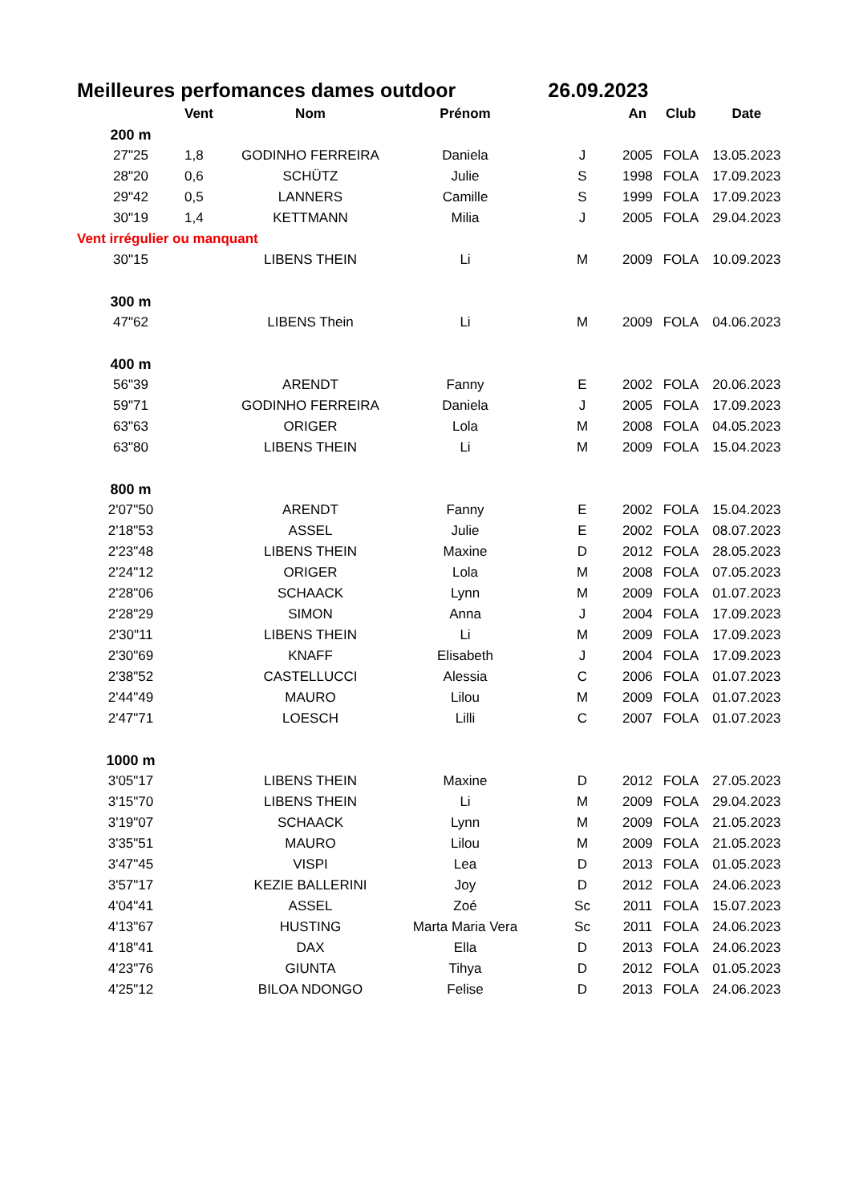Meilleures perfomances dames outdoor 26.09.2023
| | Vent | Nom | Prénom | | An | Club | Date |
| --- | --- | --- | --- | --- | --- | --- | --- |
| 200 m | | | | | | | |
| 27"25 | 1,8 | GODINHO FERREIRA | Daniela | J | 2005 | FOLA | 13.05.2023 |
| 28"20 | 0,6 | SCHÜTZ | Julie | S | 1998 | FOLA | 17.09.2023 |
| 29"42 | 0,5 | LANNERS | Camille | S | 1999 | FOLA | 17.09.2023 |
| 30"19 | 1,4 | KETTMANN | Milia | J | 2005 | FOLA | 29.04.2023 |
| Vent irrégulier ou manquant | | | | | | | |
| 30"15 | | LIBENS THEIN | Li | M | 2009 | FOLA | 10.09.2023 |
| 300 m | | | | | | | |
| 47"62 | | LIBENS Thein | Li | M | 2009 | FOLA | 04.06.2023 |
| 400 m | | | | | | | |
| 56"39 | | ARENDT | Fanny | E | 2002 | FOLA | 20.06.2023 |
| 59"71 | | GODINHO FERREIRA | Daniela | J | 2005 | FOLA | 17.09.2023 |
| 63"63 | | ORIGER | Lola | M | 2008 | FOLA | 04.05.2023 |
| 63"80 | | LIBENS THEIN | Li | M | 2009 | FOLA | 15.04.2023 |
| 800 m | | | | | | | |
| 2'07"50 | | ARENDT | Fanny | E | 2002 | FOLA | 15.04.2023 |
| 2'18"53 | | ASSEL | Julie | E | 2002 | FOLA | 08.07.2023 |
| 2'23"48 | | LIBENS THEIN | Maxine | D | 2012 | FOLA | 28.05.2023 |
| 2'24"12 | | ORIGER | Lola | M | 2008 | FOLA | 07.05.2023 |
| 2'28"06 | | SCHAACK | Lynn | M | 2009 | FOLA | 01.07.2023 |
| 2'28"29 | | SIMON | Anna | J | 2004 | FOLA | 17.09.2023 |
| 2'30"11 | | LIBENS THEIN | Li | M | 2009 | FOLA | 17.09.2023 |
| 2'30"69 | | KNAFF | Elisabeth | J | 2004 | FOLA | 17.09.2023 |
| 2'38"52 | | CASTELLUCCI | Alessia | C | 2006 | FOLA | 01.07.2023 |
| 2'44"49 | | MAURO | Lilou | M | 2009 | FOLA | 01.07.2023 |
| 2'47"71 | | LOESCH | Lilli | C | 2007 | FOLA | 01.07.2023 |
| 1000 m | | | | | | | |
| 3'05"17 | | LIBENS THEIN | Maxine | D | 2012 | FOLA | 27.05.2023 |
| 3'15"70 | | LIBENS THEIN | Li | M | 2009 | FOLA | 29.04.2023 |
| 3'19"07 | | SCHAACK | Lynn | M | 2009 | FOLA | 21.05.2023 |
| 3'35"51 | | MAURO | Lilou | M | 2009 | FOLA | 21.05.2023 |
| 3'47"45 | | VISPI | Lea | D | 2013 | FOLA | 01.05.2023 |
| 3'57"17 | | KEZIE BALLERINI | Joy | D | 2012 | FOLA | 24.06.2023 |
| 4'04"41 | | ASSEL | Zoé | Sc | 2011 | FOLA | 15.07.2023 |
| 4'13"67 | | HUSTING | Marta Maria Vera | Sc | 2011 | FOLA | 24.06.2023 |
| 4'18"41 | | DAX | Ella | D | 2013 | FOLA | 24.06.2023 |
| 4'23"76 | | GIUNTA | Tihya | D | 2012 | FOLA | 01.05.2023 |
| 4'25"12 | | BILOA NDONGO | Felise | D | 2013 | FOLA | 24.06.2023 |